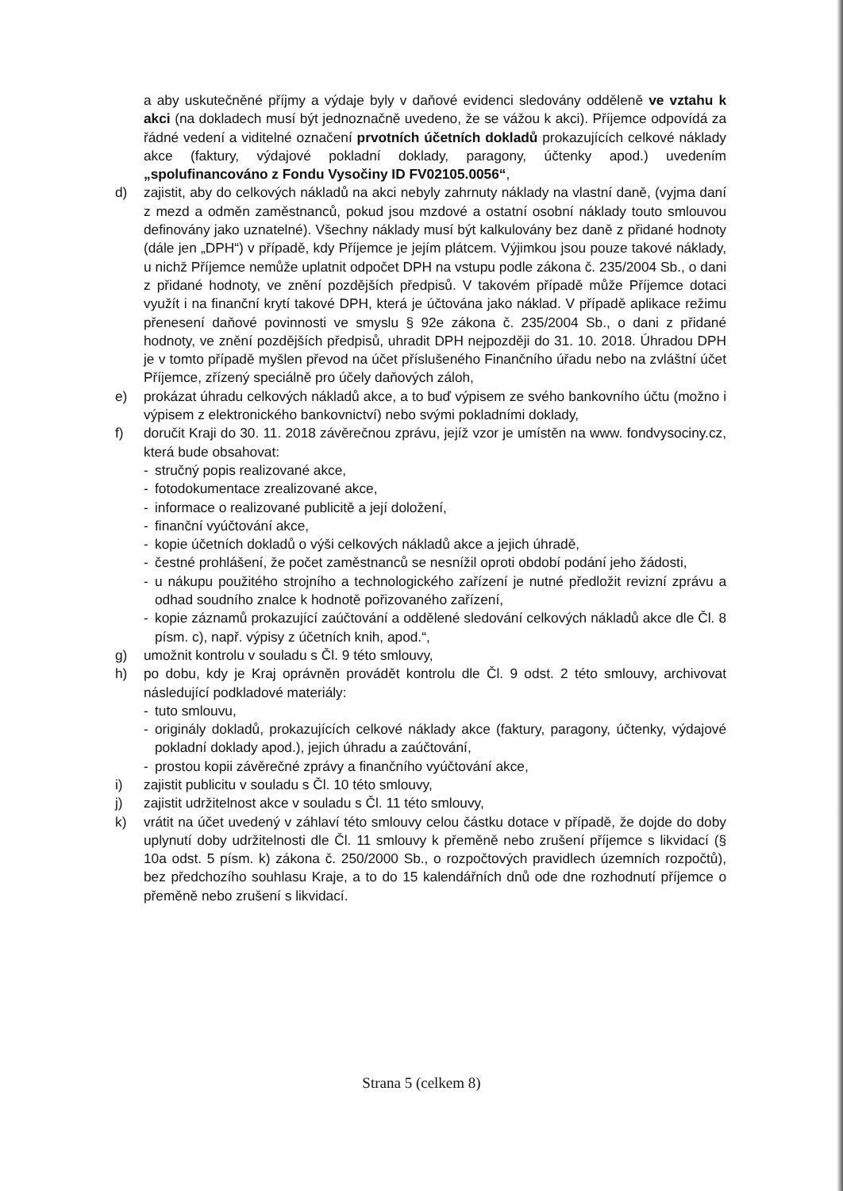a aby uskutečněné příjmy a výdaje byly v daňové evidenci sledovány odděleně ve vztahu k akci (na dokladech musí být jednoznačně uvedeno, že se vážou k akci). Příjemce odpovídá za řádné vedení a viditelné označení prvotních účetních dokladů prokazujících celkové náklady akce (faktury, výdajové pokladní doklady, paragony, účtenky apod.) uvedením „spolufinancováno z Fondu Vysočiny ID FV02105.0056“,
d) zajistit, aby do celkových nákladů na akci nebyly zahrnuty náklady na vlastní daně, (vyjma daní z mezd a odměn zaměstnanců, pokud jsou mzdové a ostatní osobní náklady touto smlouvou definovány jako uznatelné). Všechny náklady musí být kalkulovány bez daně z přidané hodnoty (dále jen „DPH“) v případě, kdy Příjemce je jejím plátcem. Výjimkou jsou pouze takové náklady, u nichž Příjemce nemůže uplatnit odpočet DPH na vstupu podle zákona č. 235/2004 Sb., o dani z přidané hodnoty, ve znění pozdějších předpisů. V takovém případě může Příjemce dotaci využít i na finanční krytí takové DPH, která je účtována jako náklad. V případě aplikace režimu přenesení daňové povinnosti ve smyslu § 92e zákona č. 235/2004 Sb., o dani z přidané hodnoty, ve znění pozdějších předpisů, uhradit DPH nejpozději do 31. 10. 2018. Úhradou DPH je v tomto případě myšlen převod na účet příslušeného Finančního úřadu nebo na zvláštní účet Příjemce, zřízený speciálně pro účely daňových záloh,
e) prokázat úhradu celkových nákladů akce, a to buď výpisem ze svého bankovního účtu (možno i výpisem z elektronického bankovnictví) nebo svými pokladními doklady,
f) doručit Kraji do 30. 11. 2018 závěrečnou zprávu, jejíž vzor je umístěn na www. fondvysociny.cz, která bude obsahovat:
- stručný popis realizované akce,
- fotodokumentace zrealizované akce,
- informace o realizované publicitě a její doložení,
- finanční vyúčtování akce,
- kopie účetních dokladů o výši celkových nákladů akce a jejich úhradě,
- čestné prohlášení, že počet zaměstnanců se nesnížil oproti období podání jeho žádosti,
- u nákupu použitého strojního a technologického zařízení je nutné předložit revizní zprávu a odhad soudního znalce k hodnotě pořizovaného zařízení,
- kopie záznamů prokazující zaúčtování a oddělené sledování celkových nákladů akce dle Čl. 8 písm. c), např. výpisy z účetních knih, apod.“,
g) umožnit kontrolu v souladu s Čl. 9 této smlouvy,
h) po dobu, kdy je Kraj oprávněn provádět kontrolu dle Čl. 9 odst. 2 této smlouvy, archivovat následující podkladové materiály:
- tuto smlouvu,
- originály dokladů, prokazujících celkové náklady akce (faktury, paragony, účtenky, výdajové pokladní doklady apod.), jejich úhradu a zaúčtování,
- prostou kopii závěrečné zprávy a finančního vyúčtování akce,
i) zajistit publicitu v souladu s Čl. 10 této smlouvy,
j) zajistit udržitelnost akce v souladu s Čl. 11 této smlouvy,
k) vrátit na účet uvedený v záhlaví této smlouvy celou částku dotace v případě, že dojde do doby uplynutí doby udržitelnosti dle Čl. 11 smlouvy k přeměně nebo zrušení příjemce s likvidací (§ 10a odst. 5 písm. k) zákona č. 250/2000 Sb., o rozpočtových pravidlech územních rozpočtů), bez předchozího souhlasu Kraje, a to do 15 kalendářních dnů ode dne rozhodnutí příjemce o přeměně nebo zrušení s likvidací.
Strana 5 (celkem 8)